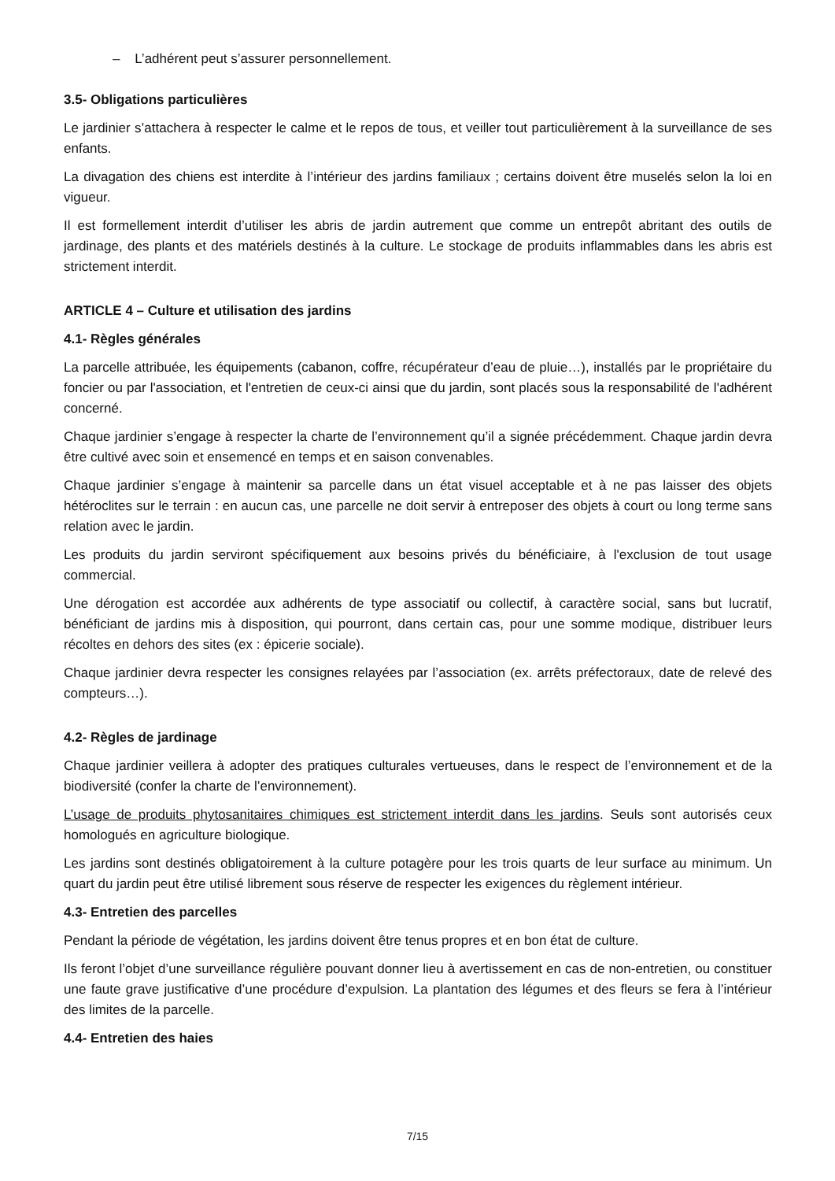– L’adhérent peut s’assurer personnellement.
3.5- Obligations particulières
Le jardinier s’attachera à respecter le calme et le repos de tous, et veiller tout particulièrement à la surveillance de ses enfants.
La divagation des chiens est interdite à l’intérieur des jardins familiaux ; certains doivent être muselés selon la loi en vigueur.
Il est formellement interdit d’utiliser les abris de jardin autrement que comme un entrepôt abritant des outils de jardinage, des plants et des matériels destinés à la culture. Le stockage de produits inflammables dans les abris est strictement interdit.
ARTICLE 4 – Culture et utilisation des jardins
4.1- Règles générales
La parcelle attribuée, les équipements (cabanon, coffre, récupérateur d’eau de pluie…), installés par le propriétaire du foncier ou par l'association, et l'entretien de ceux-ci ainsi que du jardin, sont placés sous la responsabilité de l'adhérent concerné.
Chaque jardinier s’engage à respecter la charte de l’environnement qu’il a signée précédemment. Chaque jardin devra être cultivé avec soin et ensemencé en temps et en saison convenables.
Chaque jardinier s’engage à maintenir sa parcelle dans un état visuel acceptable et à ne pas laisser des objets hétéroclites sur le terrain : en aucun cas, une parcelle ne doit servir à entreposer des objets à court ou long terme sans relation avec le jardin.
Les produits du jardin serviront spécifiquement aux besoins privés du bénéficiaire, à l'exclusion de tout usage commercial.
Une dérogation est accordée aux adhérents de type associatif ou collectif, à caractère social, sans but lucratif, bénéficiant de jardins mis à disposition, qui pourront, dans certain cas, pour une somme modique, distribuer leurs récoltes en dehors des sites (ex : épicerie sociale).
Chaque jardinier devra respecter les consignes relayées par l’association (ex. arrêts préfectoraux, date de relevé des compteurs…).
4.2- Règles de jardinage
Chaque jardinier veillera à adopter des pratiques culturales vertueuses, dans le respect de l’environnement et de la biodiversité (confer la charte de l’environnement).
L’usage de produits phytosanitaires chimiques est strictement interdit dans les jardins. Seuls sont autorisés ceux homologués en agriculture biologique.
Les jardins sont destinés obligatoirement à la culture potagère pour les trois quarts de leur surface au minimum. Un quart du jardin peut être utilisé librement sous réserve de respecter les exigences du règlement intérieur.
4.3- Entretien des parcelles
Pendant la période de végétation, les jardins doivent être tenus propres et en bon état de culture.
Ils feront l’objet d’une surveillance régulière pouvant donner lieu à avertissement en cas de non-entretien, ou constituer une faute grave justificative d’une procédure d’expulsion. La plantation des légumes et des fleurs se fera à l’intérieur des limites de la parcelle.
4.4- Entretien des haies
7/15